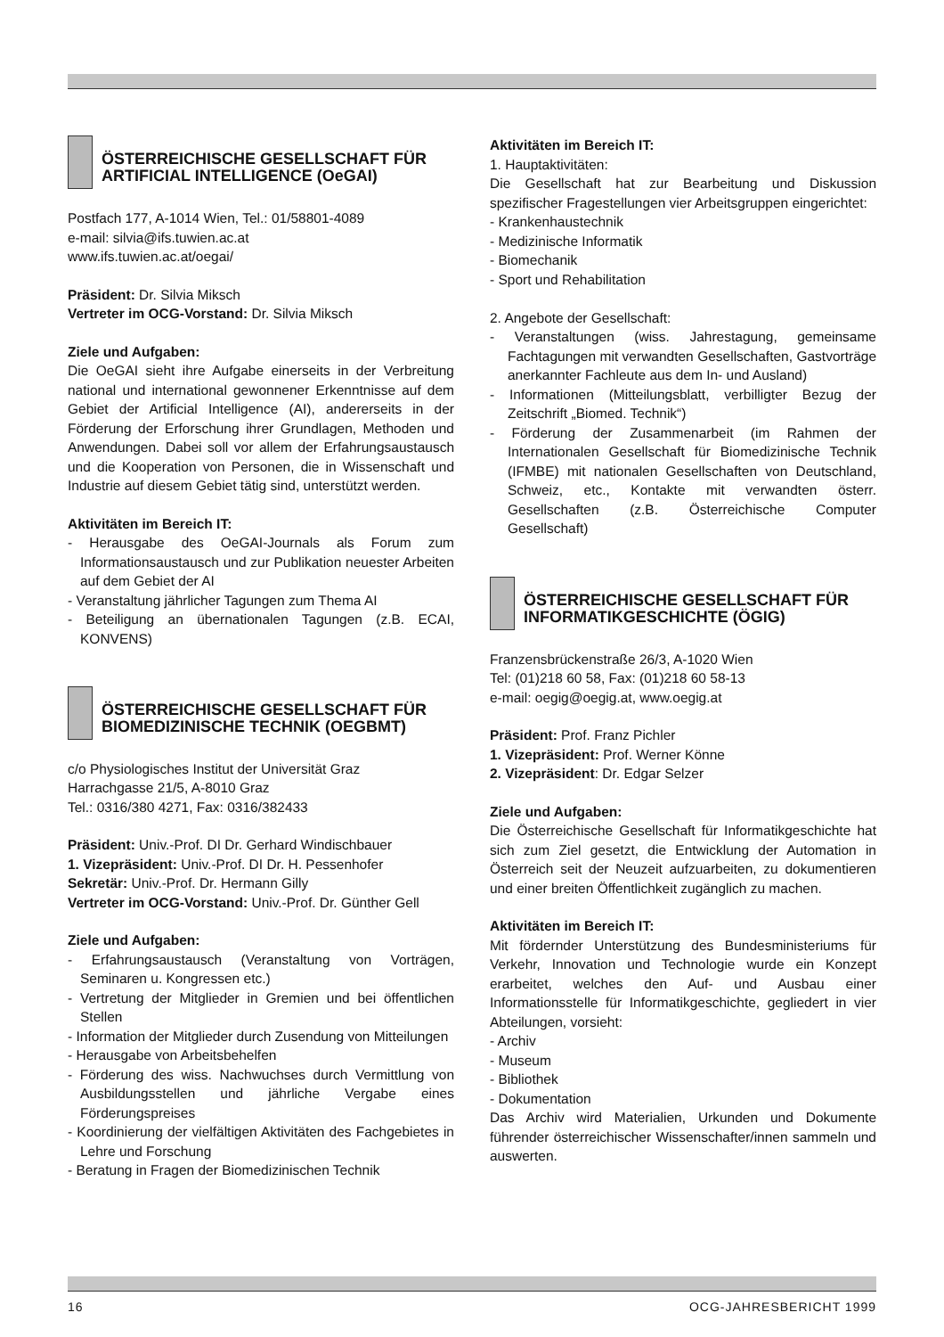ÖSTERREICHISCHE GESELLSCHAFT FÜR ARTIFICIAL INTELLIGENCE (OeGAI)
Postfach 177, A-1014 Wien, Tel.: 01/58801-4089
e-mail: silvia@ifs.tuwien.ac.at
www.ifs.tuwien.ac.at/oegai/
Präsident: Dr. Silvia Miksch
Vertreter im OCG-Vorstand: Dr. Silvia Miksch
Ziele und Aufgaben:
Die OeGAI sieht ihre Aufgabe einerseits in der Verbreitung national und international gewonnener Erkenntnisse auf dem Gebiet der Artificial Intelligence (AI), andererseits in der Förderung der Erforschung ihrer Grundlagen, Methoden und Anwendungen. Dabei soll vor allem der Erfahrungsaustausch und die Kooperation von Personen, die in Wissenschaft und Industrie auf diesem Gebiet tätig sind, unterstützt werden.
Aktivitäten im Bereich IT:
- Herausgabe des OeGAI-Journals als Forum zum Informationsaustausch und zur Publikation neuester Arbeiten auf dem Gebiet der AI
- Veranstaltung jährlicher Tagungen zum Thema AI
- Beteiligung an übernationalen Tagungen (z.B. ECAI, KONVENS)
ÖSTERREICHISCHE GESELLSCHAFT FÜR BIOMEDIZINISCHE TECHNIK (OEGBMT)
c/o Physiologisches Institut der Universität Graz
Harrachgasse 21/5, A-8010 Graz
Tel.: 0316/380 4271, Fax: 0316/382433
Präsident: Univ.-Prof. DI Dr. Gerhard Windischbauer
1. Vizepräsident: Univ.-Prof. DI Dr. H. Pessenhofer
Sekretär: Univ.-Prof. Dr. Hermann Gilly
Vertreter im OCG-Vorstand: Univ.-Prof. Dr. Günther Gell
Ziele und Aufgaben:
- Erfahrungsaustausch (Veranstaltung von Vorträgen, Seminaren u. Kongressen etc.)
- Vertretung der Mitglieder in Gremien und bei öffentlichen Stellen
- Information der Mitglieder durch Zusendung von Mitteilungen
- Herausgabe von Arbeitsbehelfen
- Förderung des wiss. Nachwuchses durch Vermittlung von Ausbildungsstellen und jährliche Vergabe eines Förderungspreises
- Koordinierung der vielfältigen Aktivitäten des Fachgebietes in Lehre und Forschung
- Beratung in Fragen der Biomedizinischen Technik
Aktivitäten im Bereich IT:
1. Hauptaktivitäten:
Die Gesellschaft hat zur Bearbeitung und Diskussion spezifischer Fragestellungen vier Arbeitsgruppen eingerichtet:
- Krankenhaustechnik
- Medizinische Informatik
- Biomechanik
- Sport und Rehabilitation
2. Angebote der Gesellschaft:
- Veranstaltungen (wiss. Jahrestagung, gemeinsame Fachtagungen mit verwandten Gesellschaften, Gastvorträge anerkannter Fachleute aus dem In- und Ausland)
- Informationen (Mitteilungsblatt, verbilligter Bezug der Zeitschrift „Biomed. Technik“)
- Förderung der Zusammenarbeit (im Rahmen der Internationalen Gesellschaft für Biomedizinische Technik (IFMBE) mit nationalen Gesellschaften von Deutschland, Schweiz, etc., Kontakte mit verwandten österr. Gesellschaften (z.B. Österreichische Computer Gesellschaft)
ÖSTERREICHISCHE GESELLSCHAFT FÜR INFORMATIKGESCHICHTE (ÖGIG)
Franzensbrückenstraße 26/3, A-1020 Wien
Tel: (01)218 60 58, Fax: (01)218 60 58-13
e-mail: oegig@oegig.at, www.oegig.at
Präsident: Prof. Franz Pichler
1. Vizepräsident: Prof. Werner Könne
2. Vizepräsident: Dr. Edgar Selzer
Ziele und Aufgaben:
Die Österreichische Gesellschaft für Informatikgeschichte hat sich zum Ziel gesetzt, die Entwicklung der Automation in Österreich seit der Neuzeit aufzuarbeiten, zu dokumentieren und einer breiten Öffentlichkeit zugänglich zu machen.
Aktivitäten im Bereich IT:
Mit fördernder Unterstützung des Bundesministeriums für Verkehr, Innovation und Technologie wurde ein Konzept erarbeitet, welches den Auf- und Ausbau einer Informationsstelle für Informatikgeschichte, gegliedert in vier Abteilungen, vorsieht:
- Archiv
- Museum
- Bibliothek
- Dokumentation
Das Archiv wird Materialien, Urkunden und Dokumente führender österreichischer Wissenschafter/innen sammeln und auswerten.
16 OCG-JAHRESBERICHT 1999